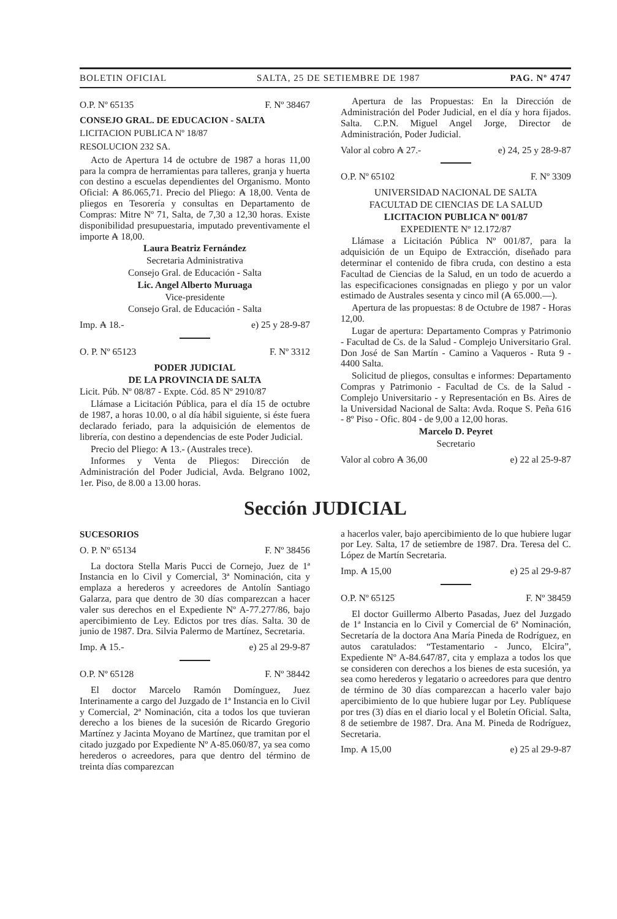BOLETIN OFICIAL SALTA, 25 DE SETIEMBRE DE 1987 PAG. Nº 4747
O.P. Nº 65135 F. Nº 38467
CONSEJO GRAL. DE EDUCACION - SALTA
LICITACION PUBLICA Nº 18/87
RESOLUCION 232 SA.
Acto de Apertura 14 de octubre de 1987 a horas 11,00 para la compra de herramientas para talleres, granja y huerta con destino a escuelas dependientes del Organismo. Monto Oficial: ₳ 86.065,71. Precio del Pliego: ₳ 18,00. Venta de pliegos en Tesorería y consultas en Departamento de Compras: Mitre Nº 71, Salta, de 7,30 a 12,30 horas. Existe disponibilidad presupuestaria, imputado preventivamente el importe ₳ 18,00.
Laura Beatriz Fernández
Secretaria Administrativa
Consejo Gral. de Educación - Salta
Lic. Angel Alberto Muruaga
Vice-presidente
Consejo Gral. de Educación - Salta
Imp. ₳ 18.- e) 25 y 28-9-87
O. P. Nº 65123 F. Nº 3312
PODER JUDICIAL
DE LA PROVINCIA DE SALTA
Licit. Púb. Nº 08/87 - Expte. Cód. 85 Nº 2910/87
Llámase a Licitación Pública, para el día 15 de octubre de 1987, a horas 10.00, o al día hábil siguiente, si éste fuera declarado feriado, para la adquisición de elementos de librería, con destino a dependencias de este Poder Judicial.
Precio del Pliego: ₳ 13.- (Australes trece).
Informes y Venta de Pliegos: Dirección de Administración del Poder Judicial, Avda. Belgrano 1002, 1er. Piso, de 8.00 a 13.00 horas.
Apertura de las Propuestas: En la Dirección de Administración del Poder Judicial, en el día y hora fijados. Salta. C.P.N. Miguel Angel Jorge, Director de Administración, Poder Judicial.
Valor al cobro ₳ 27.- e) 24, 25 y 28-9-87
O.P. Nº 65102 F. Nº 3309
UNIVERSIDAD NACIONAL DE SALTA
FACULTAD DE CIENCIAS DE LA SALUD
LICITACION PUBLICA Nº 001/87
EXPEDIENTE Nº 12.172/87
Llámase a Licitación Pública Nº 001/87, para la adquisición de un Equipo de Extracción, diseñado para determinar el contenido de fibra cruda, con destino a esta Facultad de Ciencias de la Salud, en un todo de acuerdo a las especificaciones consignadas en pliego y por un valor estimado de Australes sesenta y cinco mil (₳ 65.000.—).
Apertura de las propuestas: 8 de Octubre de 1987 - Horas 12,00.
Lugar de apertura: Departamento Compras y Patrimonio - Facultad de Cs. de la Salud - Complejo Universitario Gral. Don José de San Martín - Camino a Vaqueros - Ruta 9 - 4400 Salta.
Solicitud de pliegos, consultas e informes: Departamento Compras y Patrimonio - Facultad de Cs. de la Salud - Complejo Universitario - y Representación en Bs. Aires de la Universidad Nacional de Salta: Avda. Roque S. Peña 616 - 8º Piso - Ofic. 804 - de 9,00 a 12,00 horas.
Marcelo D. Peyret
Secretario
Valor al cobro ₳ 36,00 e) 22 al 25-9-87
Sección JUDICIAL
SUCESORIOS
O. P. Nº 65134 F. Nº 38456
La doctora Stella Maris Pucci de Cornejo, Juez de 1ª Instancia en lo Civil y Comercial, 3ª Nominación, cita y emplaza a herederos y acreedores de Antolín Santiago Galarza, para que dentro de 30 días comparezcan a hacer valer sus derechos en el Expediente Nº A-77.277/86, bajo apercibimiento de Ley. Edictos por tres días. Salta. 30 de junio de 1987. Dra. Silvia Palermo de Martínez, Secretaria.
Imp. ₳ 15.- e) 25 al 29-9-87
O.P. Nº 65128 F. Nº 38442
El doctor Marcelo Ramón Domínguez, Juez Interinamente a cargo del Juzgado de 1ª Instancia en lo Civil y Comercial, 2ª Nominación, cita a todos los que tuvieran derecho a los bienes de la sucesión de Ricardo Gregorio Martínez y Jacinta Moyano de Martínez, que tramitan por el citado juzgado por Expediente Nº A-85.060/87, ya sea como herederos o acreedores, para que dentro del término de treinta días comparezcan
a hacerlos valer, bajo apercibimiento de lo que hubiere lugar por Ley. Salta, 17 de setiembre de 1987. Dra. Teresa del C. López de Martín Secretaria.
Imp. ₳ 15,00 e) 25 al 29-9-87
O.P. Nº 65125 F. Nº 38459
El doctor Guillermo Alberto Pasadas, Juez del Juzgado de 1ª Instancia en lo Civil y Comercial de 6ª Nominación, Secretaría de la doctora Ana María Pineda de Rodríguez, en autos caratulados: “Testamentario - Junco, Elcira”, Expediente Nº A-84.647/87, cita y emplaza a todos los que se consideren con derechos a los bienes de esta sucesión, ya sea como herederos y legatario o acreedores para que dentro de término de 30 días comparezcan a hacerlo valer bajo apercibimiento de lo que hubiere lugar por Ley. Publíquese por tres (3) días en el diario local y el Boletín Oficial. Salta, 8 de setiembre de 1987. Dra. Ana M. Pineda de Rodríguez, Secretaria.
Imp. ₳ 15,00 e) 25 al 29-9-87